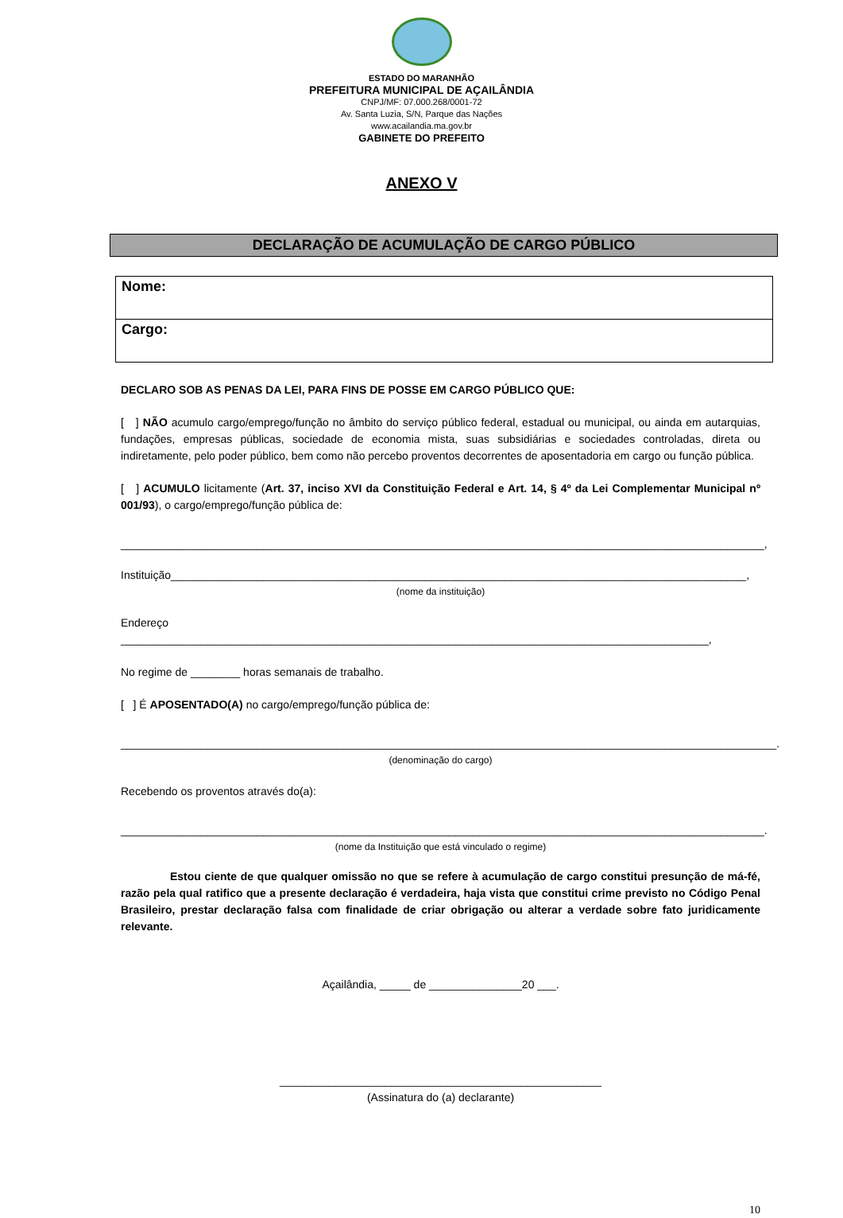ESTADO DO MARANHÃO
PREFEITURA MUNICIPAL DE AÇAILÂNDIA
CNPJ/MF: 07.000.268/0001-72
Av. Santa Luzia, S/N, Parque das Nações
www.acailandia.ma.gov.br
GABINETE DO PREFEITO
ANEXO V
DECLARAÇÃO DE ACUMULAÇÃO DE CARGO PÚBLICO
Nome:
Cargo:
DECLARO SOB AS PENAS DA LEI, PARA FINS DE POSSE EM CARGO PÚBLICO QUE:
[ ] NÃO acumulo cargo/emprego/função no âmbito do serviço público federal, estadual ou municipal, ou ainda em autarquias, fundações, empresas públicas, sociedade de economia mista, suas subsidiárias e sociedades controladas, direta ou indiretamente, pelo poder público, bem como não percebo proventos decorrentes de aposentadoria em cargo ou função pública.
[ ] ACUMULO licitamente (Art. 37, inciso XVI da Constituição Federal e Art. 14, § 4º da Lei Complementar Municipal nº 001/93), o cargo/emprego/função pública de:
________________________________________________________________________________________________________,
Instituição_____________________________________________________________________________________________,
(nome da instituição)
Endereço _______________________________________________________________________________________________,
No regime de ________ horas semanais de trabalho.
[ ] É APOSENTADO(A) no cargo/emprego/função pública de:
__________________________________________________________________________________________________________.
(denominação do cargo)
Recebendo os proventos através do(a):
________________________________________________________________________________________________________.
(nome da Instituição que está vinculado o regime)
Estou ciente de que qualquer omissão no que se refere à acumulação de cargo constitui presunção de má-fé, razão pela qual ratifico que a presente declaração é verdadeira, haja vista que constitui crime previsto no Código Penal Brasileiro, prestar declaração falsa com finalidade de criar obrigação ou alterar a verdade sobre fato juridicamente relevante.
Açailândia, _____ de _______________20 ___.
____________________________________________________
(Assinatura do (a) declarante)
10